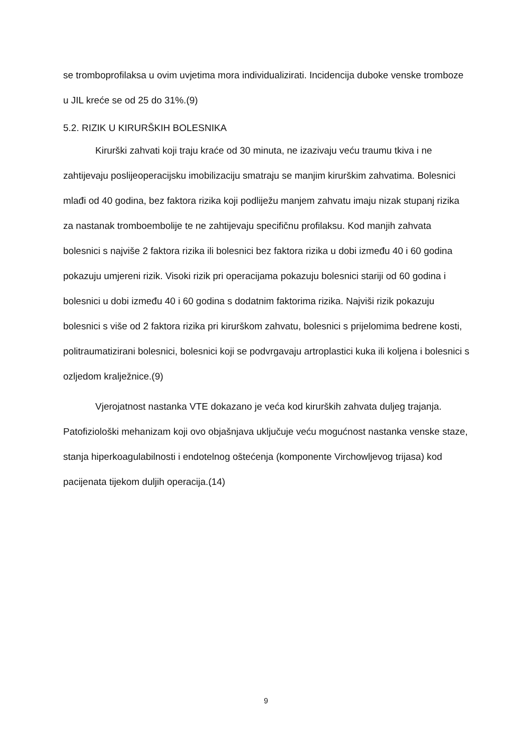se tromboprofilaksa u ovim uvjetima mora individualizirati. Incidencija duboke venske tromboze u JIL kreće se od 25 do 31%.(9)
5.2. RIZIK U KIRURŠKIH BOLESNIKA
Kirurški zahvati koji traju kraće od 30 minuta, ne izazivaju veću traumu tkiva i ne zahtijevaju poslijeoperacijsku imobilizaciju smatraju se manjim kirurškim zahvatima. Bolesnici mlađi od 40 godina, bez faktora rizika koji podliježu manjem zahvatu imaju nizak stupanj rizika za nastanak tromboembolije te ne zahtijevaju specifičnu profilaksu. Kod manjih zahvata bolesnici s najviše 2 faktora rizika ili bolesnici bez faktora rizika u dobi između 40 i 60 godina pokazuju umjereni rizik. Visoki rizik pri operacijama pokazuju bolesnici stariji od 60 godina i bolesnici u dobi između 40 i 60 godina s dodatnim faktorima rizika. Najviši rizik pokazuju bolesnici s više od 2 faktora rizika pri kirurškom zahvatu, bolesnici s prijelomima bedrene kosti, politraumatizirani bolesnici, bolesnici koji se podvrgavaju artroplastici kuka ili koljena i bolesnici s ozljedom kralježnice.(9)
Vjerojatnost nastanka VTE dokazano je veća kod kirurških zahvata duljeg trajanja. Patofiziološki mehanizam koji ovo objašnjava uključuje veću mogućnost nastanka venske staze, stanja hiperkoagulabilnosti i endotelnog oštećenja (komponente Virchowljevog trijasa) kod pacijenata tijekom duljih operacija.(14)
9